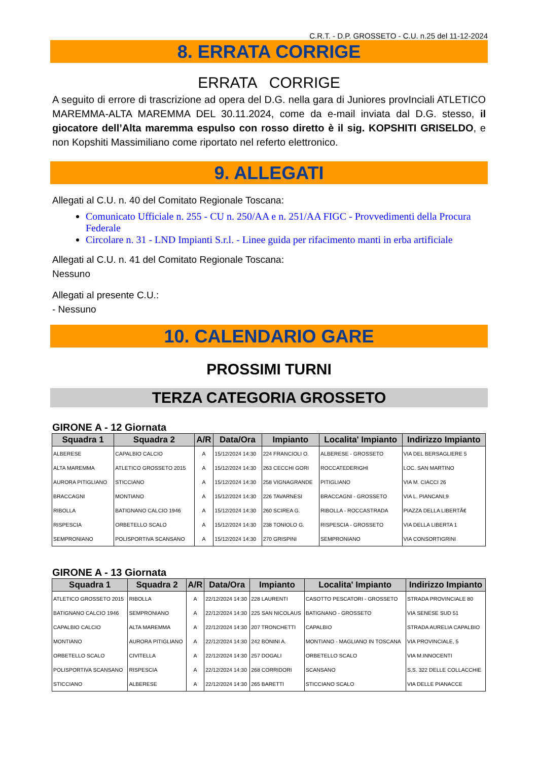C.R.T. - D.P. GROSSETO - C.U. n.25 del 11-12-2024
8. ERRATA CORRIGE
ERRATA CORRIGE
A seguito di errore di trascrizione ad opera del D.G. nella gara di Juniores provInciali ATLETICO MAREMMA-ALTA MAREMMA DEL 30.11.2024, come da e-mail inviata dal D.G. stesso, il giocatore dell’Alta maremma espulso con rosso diretto è il sig. KOPSHITI GRISELDO, e non Kopshiti Massimiliano come riportato nel referto elettronico.
9. ALLEGATI
Allegati al C.U. n. 40 del Comitato Regionale Toscana:
Comunicato Ufficiale n. 255 - CU n. 250/AA e n. 251/AA FIGC - Provvedimenti della Procura Federale
Circolare n. 31 - LND Impianti S.r.l. - Linee guida per rifacimento manti in erba artificiale
Allegati al C.U. n. 41 del Comitato Regionale Toscana:
Nessuno
Allegati al presente C.U.:
- Nessuno
10. CALENDARIO GARE
PROSSIMI TURNI
TERZA CATEGORIA GROSSETO
GIRONE A - 12 Giornata
| Squadra 1 | Squadra 2 | A/R | Data/Ora | Impianto | Localita' Impianto | Indirizzo Impianto |
| --- | --- | --- | --- | --- | --- | --- |
| ALBERESE | CAPALBIO CALCIO | A | 15/12/2024 14:30 | 224 FRANCIOLI O. | ALBERESE - GROSSETO | VIA DEL BERSAGLIERE 5 |
| ALTA MAREMMA | ATLETICO GROSSETO 2015 | A | 15/12/2024 14:30 | 263 CECCHI GORI | ROCCATEDERIGHI | LOC. SAN MARTINO |
| AURORA PITIGLIANO | STICCIANO | A | 15/12/2024 14:30 | 258 VIGNAGRANDE | PITIGLIANO | VIA M. CIACCI 26 |
| BRACCAGNI | MONTIANO | A | 15/12/2024 14:30 | 226 TAVARNESI | BRACCAGNI - GROSSETO | VIA L. PIANCANI,9 |
| RIBOLLA | BATIGNANO CALCIO 1946 | A | 15/12/2024 14:30 | 260 SCIREA G. | RIBOLLA - ROCCASTRADA | PIAZZA DELLA LIBERTÃ€ |
| RISPESCIA | ORBETELLO SCALO | A | 15/12/2024 14:30 | 238 TONIOLO G. | RISPESCIA - GROSSETO | VIA DELLA LIBERTA 1 |
| SEMPRONIANO | POLISPORTIVA SCANSANO | A | 15/12/2024 14:30 | 270 GRISPINI | SEMPRONIANO | VIA CONSORTIGRINI |
GIRONE A - 13 Giornata
| Squadra 1 | Squadra 2 | A/R | Data/Ora | Impianto | Localita' Impianto | Indirizzo Impianto |
| --- | --- | --- | --- | --- | --- | --- |
| ATLETICO GROSSETO 2015 | RIBOLLA | A | 22/12/2024 14:30 | 228 LAURENTI | CASOTTO PESCATORI - GROSSETO | STRADA PROVINCIALE 80 |
| BATIGNANO CALCIO 1946 | SEMPRONIANO | A | 22/12/2024 14:30 | 225 SAN NICOLAUS | BATIGNANO - GROSSETO | VIA SENESE SUD 51 |
| CAPALBIO CALCIO | ALTA MAREMMA | A | 22/12/2024 14:30 | 207 TRONCHETTI | CAPALBIO | STRADA AURELIA CAPALBIO |
| MONTIANO | AURORA PITIGLIANO | A | 22/12/2024 14:30 | 242 BONINI A. | MONTIANO - MAGLIANO IN TOSCANA | VIA PROVINCIALE, 5 |
| ORBETELLO SCALO | CIVITELLA | A | 22/12/2024 14:30 | 257 DOGALI | ORBETELLO SCALO | VIA M.INNOCENTI |
| POLISPORTIVA SCANSANO | RISPESCIA | A | 22/12/2024 14:30 | 268 CORRIDORI | SCANSANO | S.S. 322 DELLE COLLACCHIE |
| STICCIANO | ALBERESE | A | 22/12/2024 14:30 | 265 BARETTI | STICCIANO SCALO | VIA DELLE PIANACCE |